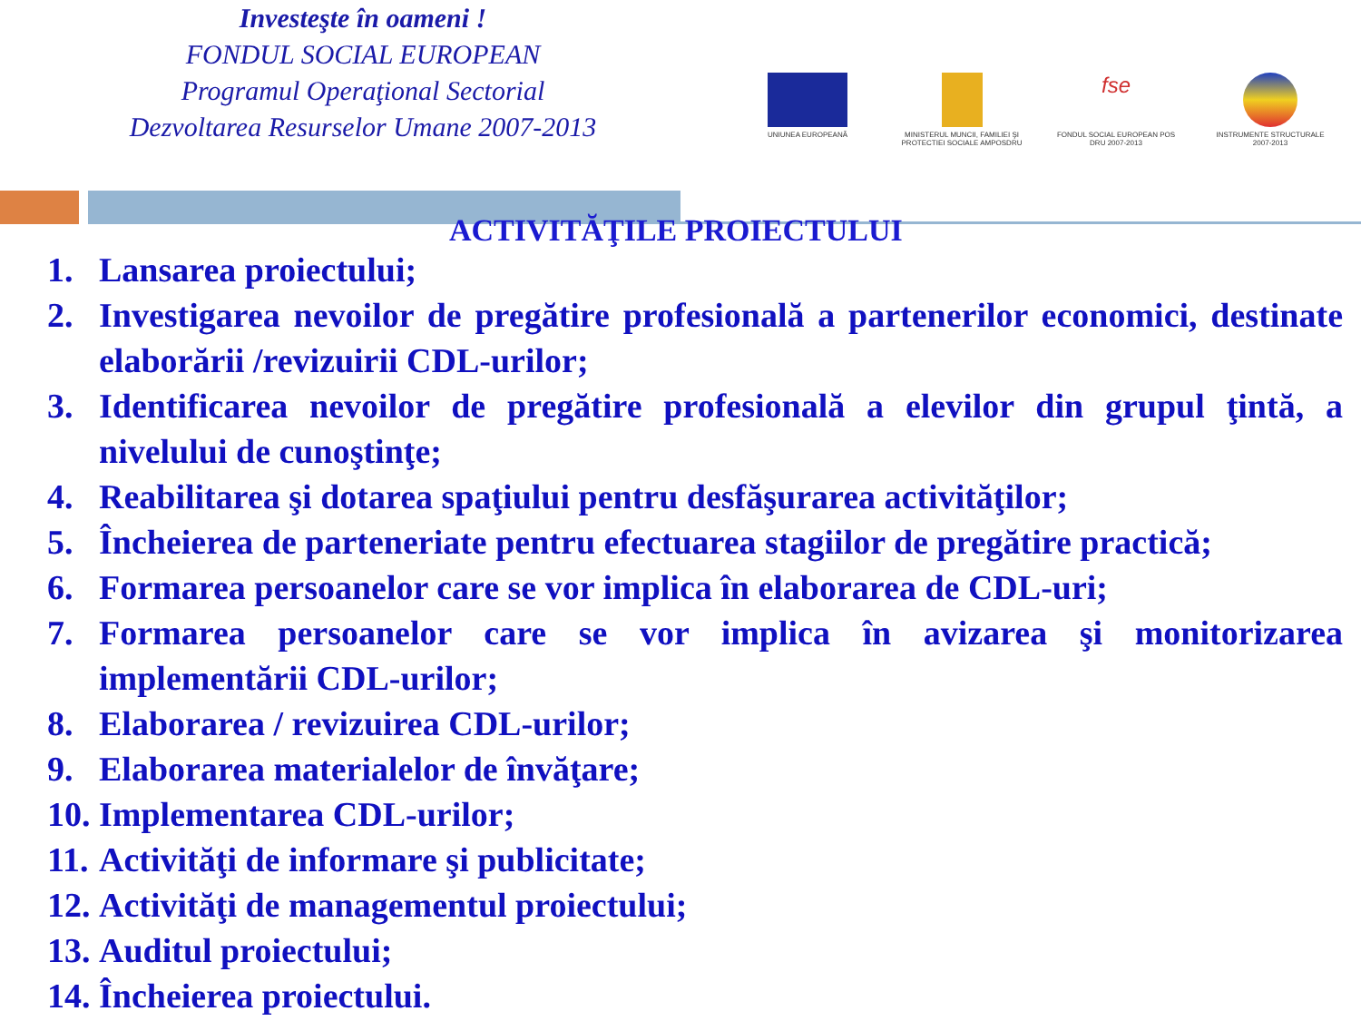Investeşte în oameni !
FONDUL SOCIAL EUROPEAN
Programul Operaţional Sectorial
Dezvoltarea Resurselor Umane 2007-2013
UNIUNEA EUROPEANĂ MINISTERUL MUNCII, FAMILIEI ŞI PROTECTIEI SOCIALE AMPOSDRU
fse
FONDUL SOCIAL EUROPEAN POS DRU 2007-2013
INSTRUMENTE STRUCTURALE 2007-2013
ACTIVITĂŢILE PROIECTULUI
1. Lansarea proiectului;
2. Investigarea nevoilor de pregătire profesională a partenerilor economici, destinate elaborării /revizuirii CDL-urilor;
3. Identificarea nevoilor de pregătire profesională a elevilor din grupul ţintă, a nivelului de cunoştinţe;
4. Reabilitarea şi dotarea spaţiului pentru desfăşurarea activităţilor;
5. Încheierea de parteneriate pentru efectuarea stagiilor de pregătire practică;
6. Formarea persoanelor care se vor implica în elaborarea de CDL-uri;
7. Formarea persoanelor care se vor implica în avizarea şi monitorizarea implementării CDL-urilor;
8. Elaborarea / revizuirea CDL-urilor;
9. Elaborarea materialelor de învăţare;
10. Implementarea CDL-urilor;
11. Activităţi de informare şi publicitate;
12. Activităţi de managementul proiectului;
13. Auditul proiectului;
14. Încheierea proiectului.